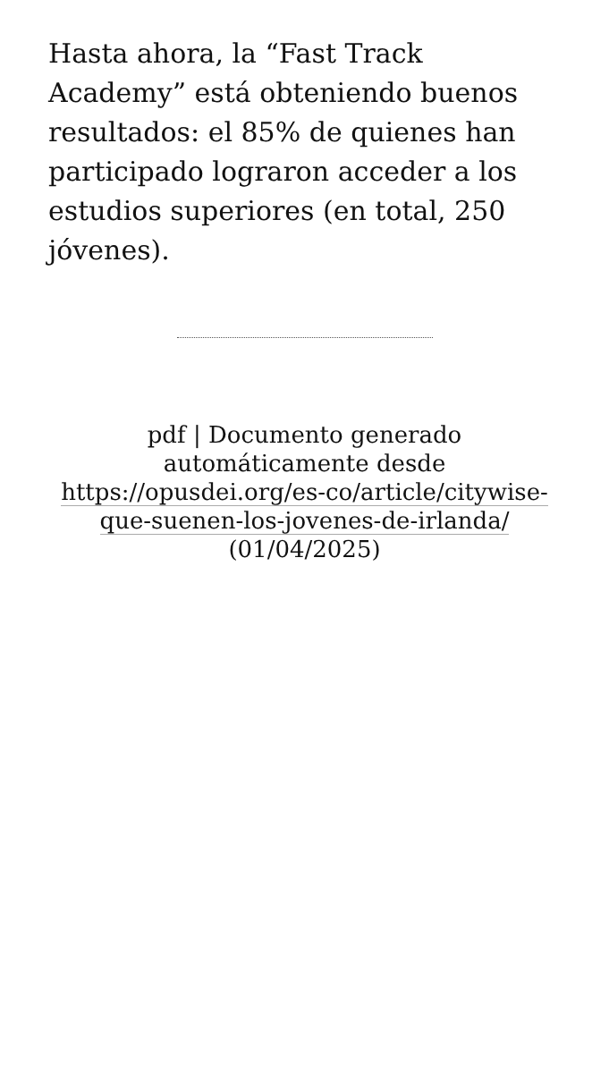Hasta ahora, la “Fast Track Academy” está obteniendo buenos resultados: el 85% de quienes han participado lograron acceder a los estudios superiores (en total, 250 jóvenes).
pdf | Documento generado automáticamente desde https://opusdei.org/es-co/article/citywise-que-suenen-los-jovenes-de-irlanda/ (01/04/2025)